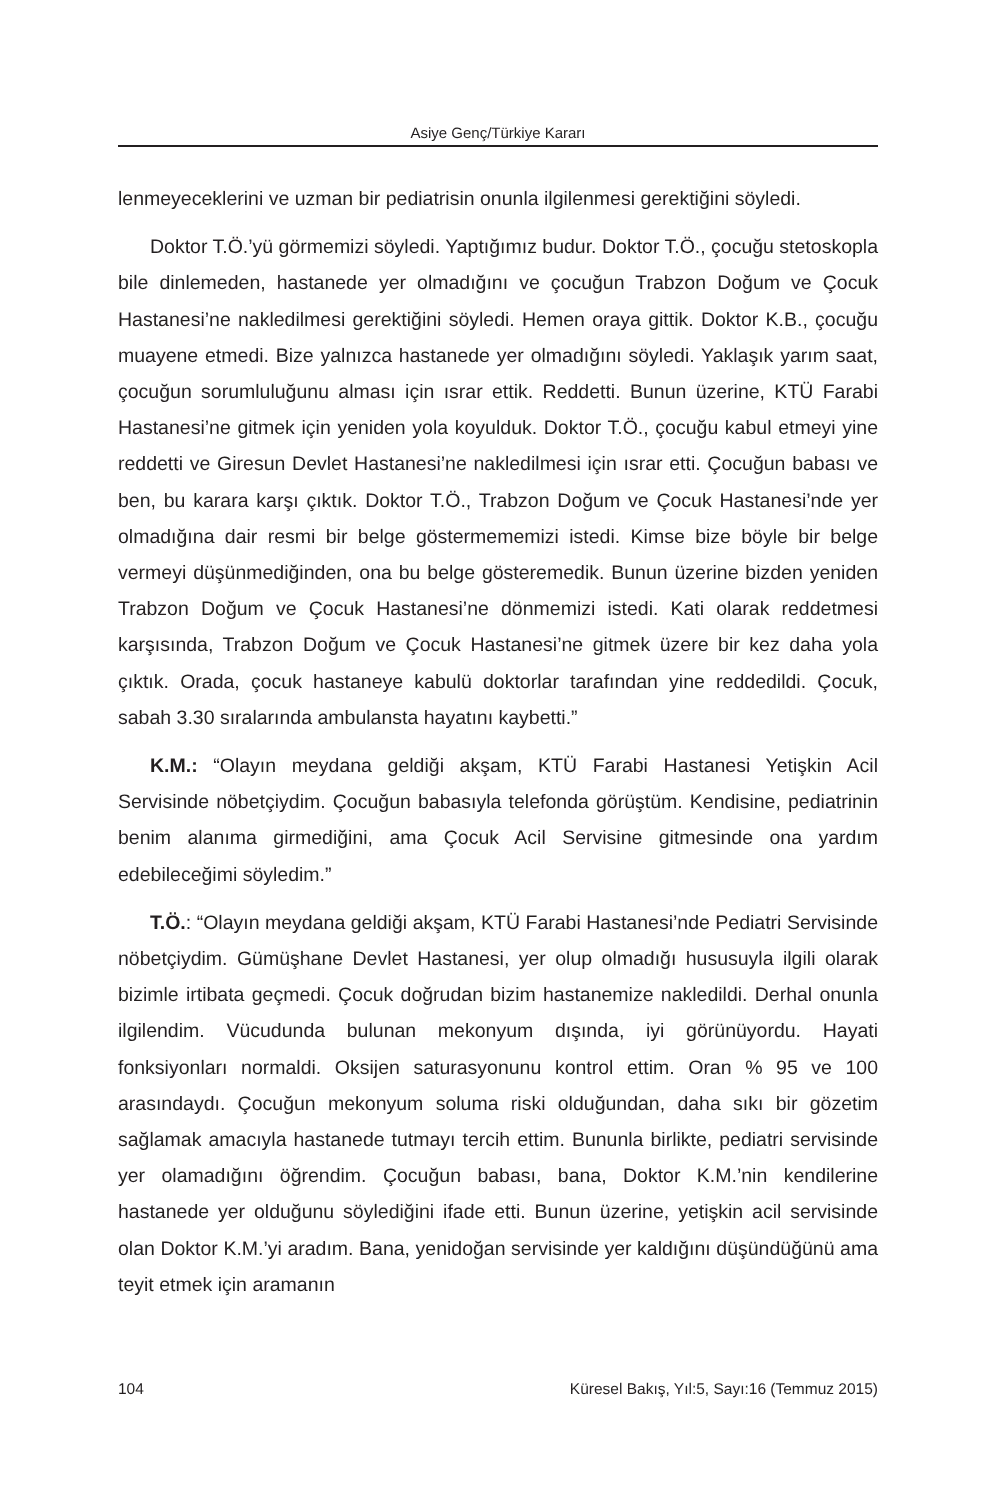Asiye Genç/Türkiye Kararı
lenmeyeceklerini ve uzman bir pediatrisin onunla ilgilenmesi gerektiğini söyledi.
Doktor T.Ö.’yü görmemizi söyledi. Yaptığımız budur. Doktor T.Ö., çocuğu stetoskopla bile dinlemeden, hastanede yer olmadığını ve çocuğun Trabzon Doğum ve Çocuk Hastanesi’ne nakledilmesi gerektiğini söyledi. Hemen oraya gittik. Doktor K.B., çocuğu muayene etmedi. Bize yalnızca hastanede yer olmadığını söyledi. Yaklaşık yarım saat, çocuğun sorumluluğunu alması için ısrar ettik. Reddetti. Bunun üzerine, KTÜ Farabi Hastanesi’ne gitmek için yeniden yola koyulduk. Doktor T.Ö., çocuğu kabul etmeyi yine reddetti ve Giresun Devlet Hastanesi’ne nakledilmesi için ısrar etti. Çocuğun babası ve ben, bu karara karşı çıktık. Doktor T.Ö., Trabzon Doğum ve Çocuk Hastanesi’nde yer olmadığına dair resmi bir belge göstermememizi istedi. Kimse bize böyle bir belge vermeyi düşünmediğinden, ona bu belge gösteremedik. Bunun üzerine bizden yeniden Trabzon Doğum ve Çocuk Hastanesi’ne dönmemizi istedi. Kati olarak reddetmesi karşısında, Trabzon Doğum ve Çocuk Hastanesi’ne gitmek üzere bir kez daha yola çıktık. Orada, çocuk hastaneye kabulü doktorlar tarafından yine reddedildi. Çocuk, sabah 3.30 sıralarında ambulansta hayatını kaybetti.”
K.M.: “Olayın meydana geldiği akşam, KTÜ Farabi Hastanesi Yetişkin Acil Servisinde nöbetçiydim. Çocuğun babasıyla telefonda görüştüm. Kendisine, pediatrinin benim alanıma girmediğini, ama Çocuk Acil Servisine gitmesinde ona yardım edebileceğimi söyledim.”
T.Ö.: “Olayın meydana geldiği akşam, KTÜ Farabi Hastanesi’nde Pediatri Servisinde nöbetçiydim. Gümüşhane Devlet Hastanesi, yer olup olmadığı hususuyla ilgili olarak bizimle irtibata geçmedi. Çocuk doğrudan bizim hastanemize nakledildi. Derhal onunla ilgilendim. Vücudunda bulunan mekonyum dışında, iyi görünüyordu. Hayati fonksiyonları normaldi. Oksijen saturasyonunu kontrol ettim. Oran % 95 ve 100 arasındaydı. Çocuğun mekonyum soluma riski olduğundan, daha sıkı bir gözetim sağlamak amacıyla hastanede tutmayı tercih ettim. Bununla birlikte, pediatri servisinde yer olamadığını öğrendim. Çocuğun babası, bana, Doktor K.M.’nin kendilerine hastanede yer olduğunu söylediğini ifade etti. Bunun üzerine, yetişkin acil servisinde olan Doktor K.M.’yi aradım. Bana, yenidoğan servisinde yer kaldığını düşündüğünü ama teyit etmek için aramanın
104 Küresel Bakış, Yıl:5, Sayı:16 (Temmuz 2015)